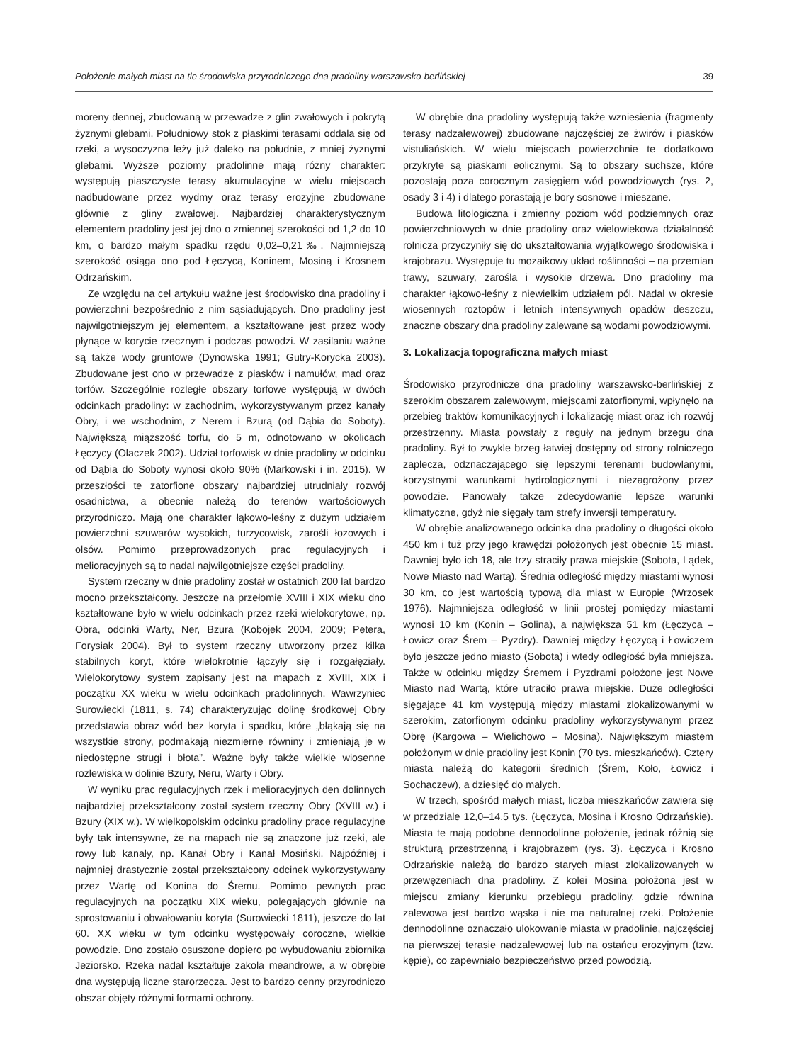Położenie małych miast na tle środowiska przyrodniczego dna pradoliny warszawsko-berlińskiej 39
moreny dennej, zbudowaną w przewadze z glin zwałowych i pokrytą żyznymi glebami. Południowy stok z płaskimi terasami oddala się od rzeki, a wysoczyzna leży już daleko na południe, z mniej żyznymi glebami. Wyższe poziomy pradolinne mają różny charakter: występują piaszczyste terasy akumulacyjne w wielu miejscach nadbudowane przez wydmy oraz terasy erozyjne zbudowane głównie z gliny zwałowej. Najbardziej charakterystycznym elementem pradoliny jest jej dno o zmiennej szerokości od 1,2 do 10 km, o bardzo małym spadku rzędu 0,02–0,21‰. Najmniejszą szerokość osiąga ono pod Łęczycą, Koninem, Mosiną i Krosnem Odrzańskim.
Ze względu na cel artykułu ważne jest środowisko dna pradoliny i powierzchni bezpośrednio z nim sąsiadujących. Dno pradoliny jest najwilgotniejszym jej elementem, a kształtowane jest przez wody płynące w korycie rzecznym i podczas powodzi. W zasilaniu ważne są także wody gruntowe (Dynowska 1991; Gutry-Korycka 2003). Zbudowane jest ono w przewadze z piasków i namułów, mad oraz torfów. Szczególnie rozległe obszary torfowe występują w dwóch odcinkach pradoliny: w zachodnim, wykorzystywanym przez kanały Obry, i we wschodnim, z Nerem i Bzurą (od Dąbia do Soboty). Największą miąższość torfu, do 5 m, odnotowano w okolicach Łęczycy (Olaczek 2002). Udział torfowisk w dnie pradoliny w odcinku od Dąbia do Soboty wynosi około 90% (Markowski i in. 2015). W przeszłości te zatorfione obszary najbardziej utrudniały rozwój osadnictwa, a obecnie należą do terenów wartościowych przyrodniczo. Mają one charakter łąkowo-leśny z dużym udziałem powierzchni szuwarów wysokich, turzycowisk, zarośli łozowych i olsów. Pomimo przeprowadzonych prac regulacyjnych i melioracyjnych są to nadal najwilgotniejsze części pradoliny.
System rzeczny w dnie pradoliny został w ostatnich 200 lat bardzo mocno przekształcony. Jeszcze na przełomie XVIII i XIX wieku dno kształtowane było w wielu odcinkach przez rzeki wielokorytowe, np. Obra, odcinki Warty, Ner, Bzura (Kobojek 2004, 2009; Petera, Forysiak 2004). Był to system rzeczny utworzony przez kilka stabilnych koryt, które wielokrotnie łączyły się i rozgałęziały. Wielokorytowy system zapisany jest na mapach z XVIII, XIX i początku XX wieku w wielu odcinkach pradolinnych. Wawrzyniec Surowiecki (1811, s. 74) charakteryzując dolinę środkowej Obry przedstawia obraz wód bez koryta i spadku, które „błąkają się na wszystkie strony, podmakają niezmierne równiny i zmieniają je w niedostępne strugi i błota”. Ważne były także wielkie wiosenne rozlewiska w dolinie Bzury, Neru, Warty i Obry.
W wyniku prac regulacyjnych rzek i melioracyjnych den dolinnych najbardziej przekształcony został system rzeczny Obry (XVIII w.) i Bzury (XIX w.). W wielkopolskim odcinku pradoliny prace regulacyjne były tak intensywne, że na mapach nie są znaczone już rzeki, ale rowy lub kanały, np. Kanał Obry i Kanał Mosiński. Najpóźniej i najmniej drastycznie został przekształcony odcinek wykorzystywany przez Wartę od Konina do Śremu. Pomimo pewnych prac regulacyjnych na początku XIX wieku, polegających głównie na sprostowaniu i obwałowaniu koryta (Surowiecki 1811), jeszcze do lat 60. XX wieku w tym odcinku występowały coroczne, wielkie powodzie. Dno zostało osuszone dopiero po wybudowaniu zbiornika Jeziorsko. Rzeka nadal kształtuje zakola meandrowe, a w obrębie dna występują liczne starorzecza. Jest to bardzo cenny przyrodniczo obszar objęty różnymi formami ochrony.
W obrębie dna pradoliny występują także wzniesienia (fragmenty terasy nadzalewowej) zbudowane najczęściej ze żwirów i piasków vistuliańskich. W wielu miejscach powierzchnie te dodatkowo przykryte są piaskami eolicznymi. Są to obszary suchsze, które pozostają poza corocznym zasięgiem wód powodziowych (rys. 2, osady 3 i 4) i dlatego porastają je bory sosnowe i mieszane.
Budowa litologiczna i zmienny poziom wód podziemnych oraz powierzchniowych w dnie pradoliny oraz wielowiekowa działalność rolnicza przyczyniły się do ukształtowania wyjątkowego środowiska i krajobrazu. Występuje tu mozaikowy układ roślinności – na przemian trawy, szuwary, zarośla i wysokie drzewa. Dno pradoliny ma charakter łąkowo-leśny z niewielkim udziałem pól. Nadal w okresie wiosennych roztopów i letnich intensywnych opadów deszczu, znaczne obszary dna pradoliny zalewane są wodami powodziowymi.
3. Lokalizacja topograficzna małych miast
Środowisko przyrodnicze dna pradoliny warszawsko-berlińskiej z szerokim obszarem zalewowym, miejscami zatorfionymi, wpłynęło na przebieg traktów komunikacyjnych i lokalizację miast oraz ich rozwój przestrzenny. Miasta powstały z reguły na jednym brzegu dna pradoliny. Był to zwykle brzeg łatwiej dostępny od strony rolniczego zaplecza, odznaczającego się lepszymi terenami budowlanymi, korzystnymi warunkami hydrologicznymi i niezagrożony przez powodzie. Panowały także zdecydowanie lepsze warunki klimatyczne, gdyż nie sięgały tam strefy inwersji temperatury.
W obrębie analizowanego odcinka dna pradoliny o długości około 450 km i tuż przy jego krawędzi położonych jest obecnie 15 miast. Dawniej było ich 18, ale trzy straciły prawa miejskie (Sobota, Lądek, Nowe Miasto nad Wartą). Średnia odległość między miastami wynosi 30 km, co jest wartością typową dla miast w Europie (Wrzosek 1976). Najmniejsza odległość w linii prostej pomiędzy miastami wynosi 10 km (Konin – Golina), a największa 51 km (Łęczyca – Łowicz oraz Śrem – Pyzdry). Dawniej między Łęczycą i Łowiczem było jeszcze jedno miasto (Sobota) i wtedy odległość była mniejsza. Także w odcinku między Śremem i Pyzdrami położone jest Nowe Miasto nad Wartą, które utraciło prawa miejskie. Duże odległości sięgające 41 km występują między miastami zlokalizowanymi w szerokim, zatorfionym odcinku pradoliny wykorzystywanym przez Obrę (Kargowa – Wielichowo – Mosina). Największym miastem położonym w dnie pradoliny jest Konin (70 tys. mieszkańców). Cztery miasta należą do kategorii średnich (Śrem, Koło, Łowicz i Sochaczew), a dziesięć do małych.
W trzech, spośród małych miast, liczba mieszkańców zawiera się w przedziale 12,0–14,5 tys. (Łęczyca, Mosina i Krosno Odrzańskie). Miasta te mają podobne dennodolinne położenie, jednak różnią się strukturą przestrzenną i krajobrazem (rys. 3). Łęczyca i Krosno Odrzańskie należą do bardzo starych miast zlokalizowanych w przewężeniach dna pradoliny. Z kolei Mosina położona jest w miejscu zmiany kierunku przebiegu pradoliny, gdzie równina zalewowa jest bardzo wąska i nie ma naturalnej rzeki. Położenie dennodolinne oznaczało ulokowanie miasta w pradolinie, najczęściej na pierwszej terasie nadzalewowej lub na ostańcu erozyjnym (tzw. kępie), co zapewniało bezpieczeństwo przed powodzią.